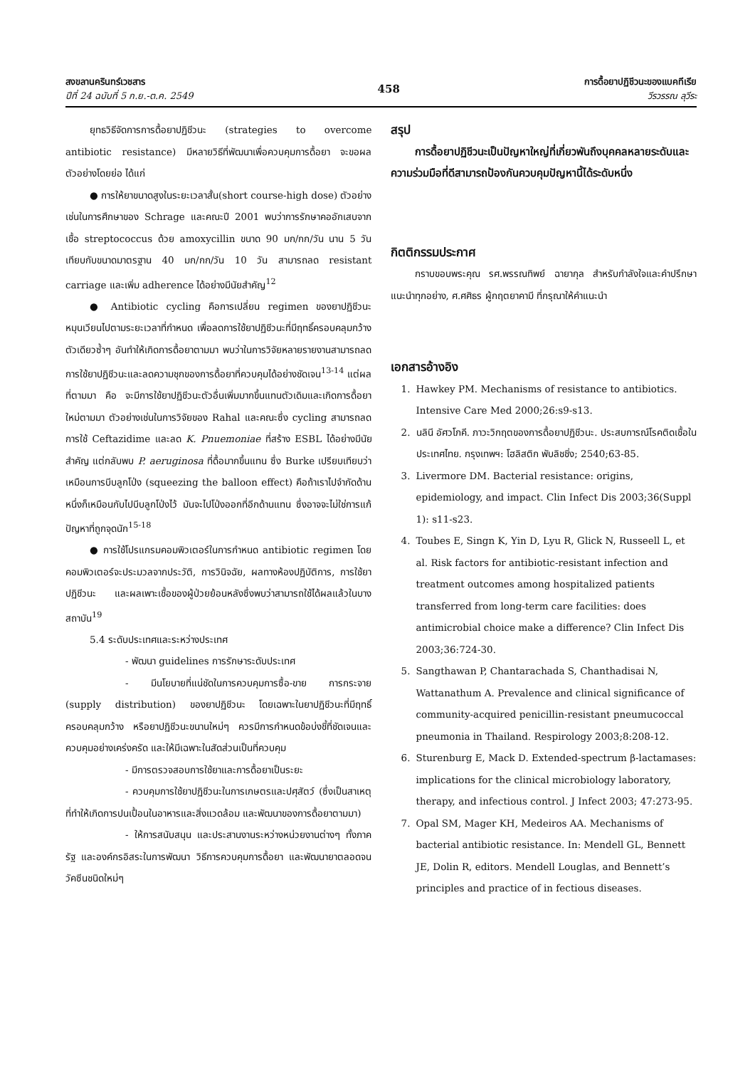สงขลานครินทร์เวชสาร
ปีที่ 24 ฉบับที่ 5 ก.ย.-ต.ค. 2549
458
การดื้อยาปฏิชีวนะของแบคทีเรีย
วีรวรรณ ลุวีระ
ยุทธวิธีจัดการการดื้อยาปฏิชีวนะ (strategies to overcome antibiotic resistance) มีหลายวิธีที่พัฒนาเพื่อควบคุมการดื้อยา จะขอผลตัวอย่างโดยย่อ ได้แก่
● การให้ยาขนาดสูงในระยะเวลาสั้น(short course-high dose) ตัวอย่าง เช่นในการศึกษาของ Schrage และคณะปี 2001 พบว่าการรักษาคออักเสบจากเชื้อ streptococcus ด้วย amoxycillin ขนาด 90 มก/กก/วัน นาน 5 วัน เทียบกับขนาดมาตรฐาน 40 มก/กก/วัน 10 วัน สามารถลด resistant carriage และเพิ่ม adherence ได้อย่างมีนัยสำคัญ<sup>12</sup>
● Antibiotic cycling คือการเปลี่ยน regimen ของยาปฏิชีวนะหมุนเวียนไปตามระยะเวลาที่กำหนด เพื่อลดการใช้ยาปฏิชีวนะที่มีฤทธิ์ครอบคลุมกว้างตัวเดียวซ้ำๆ อันทำให้เกิดการดื้อยาตามมา พบว่าในการวิจัยหลายรายงานสามารถลดการใช้ยาปฏิชีวนะและลดความชุกของการดื้อยาที่ควบคุมได้อย่างชัดเจน<sup>13-14</sup> แต่ผลที่ตามมา คือ จะมีการใช้ยาปฏิชีวนะตัวอื่นเพิ่มมากขึ้นแทนตัวเดิมและเกิดการดื้อยาใหม่ตามมา ตัวอย่างเช่นในการวิจัยของ Rahal และคณะซึ่ง cycling สามารถลดการใช้ Ceftazidime และลด K. Pnuemoniae ที่สร้าง ESBL ได้อย่างมีนัยสำคัญ แต่กลับพบ P. aeruginosa ที่ดื้อมากขึ้นแทน ซึ่ง Burke เปรียบเทียบว่าเหมือนการบีบลูกโป่ง (squeezing the balloon effect) คือถ้าเราไปจำกัดด้านหนึ่งก็เหมือนกับไปบีบลูกโป่งไว้ มันจะไปโป่งออกที่อีกด้านแทน ซึ่งอาจจะไม่ใช่การแก้ปัญหาที่ถูกจุดนัก<sup>15-18</sup>
● การใช้โปรแกรมคอมพิวเตอร์ในการกำหนด antibiotic regimen โดยคอมพิวเตอร์จะประมวลจากประวัติ, การวินิจฉัย, ผลทางห้องปฏิบัติการ, การใช้ยาปฏิชีวนะ และผลเพาะเชื้อของผู้ป่วยย้อนหลังซึ่งพบว่าสามารถใช้ได้ผลแล้วในบางสถาบัน<sup>19</sup>
5.4 ระดับประเทศและระหว่างประเทศ
- พัฒนา guidelines การรักษาระดับประเทศ
- มีนโยบายที่แน่ชัดในการควบคุมการซื้อ-ขาย การกระจาย (supply distribution) ของยาปฏิชีวนะ โดยเฉพาะในยาปฏิชีวนะที่มีฤทธิ์ครอบคลุมกว้าง หรือยาปฏิชีวนะขนานใหม่ๆ ควรมีการกำหนดข้อบ่งชี้ที่ชัดเจนและควบคุมอย่างเคร่งครัด และให้มีเฉพาะในสัดส่วนเป็นที่ควบคุม
- มีการตรวจสอบการใช้ยาและการดื้อยาเป็นระยะ
- ควบคุมการใช้ยาปฏิชีวนะในการเกษตรและปศุสัตว์ (ซึ่งเป็นสาเหตุที่ทำให้เกิดการปนเปื้อนในอาหารและสิ่งแวดล้อม และพัฒนาของการดื้อยาตามมา)
- ให้การสนับสนุน และประสานงานระหว่างหน่วยงานต่างๆ ทั้งภาครัฐ และองค์กรอิสระในการพัฒนา วิธีการควบคุมการดื้อยา และพัฒนายาตลอดจนวัคซีนชนิดใหม่ๆ
สรุป
การดื้อยาปฏิชีวนะเป็นปัญหาใหญ่ที่เกี่ยวพันถึงบุคคลหลายระดับและความร่วมมือที่ดีสามารถป้องกันควบคุมปัญหานี้ได้ระดับหนึ่ง
กิตติกรรมประกาศ
กราบขอบพระคุณ รศ.พรรณทิพย์ ฉายากุล สำหรับกำลังใจและคำปรึกษาแนะนำทุกอย่าง, ศ.ศศิธร ผู้กฤตยาคามี ที่กรุณาให้คำแนะนำ
เอกสารอ้างอิง
1. Hawkey PM. Mechanisms of resistance to antibiotics. Intensive Care Med 2000;26:s9-s13.
2. นลินี อัศวโภคี. ภาวะวิกฤตของการดื้อยาปฏิชีวนะ. ประสบการณ์โรคติดเชื้อในประเทศไทย. กรุงเทพฯ: โฮลิสติก พับลิชชิ่ง; 2540;63-85.
3. Livermore DM. Bacterial resistance: origins, epidemiology, and impact. Clin Infect Dis 2003;36(Suppl 1): s11-s23.
4. Toubes E, Singn K, Yin D, Lyu R, Glick N, Russeell L, et al. Risk factors for antibiotic-resistant infection and treatment outcomes among hospitalized patients transferred from long-term care facilities: does antimicrobial choice make a difference? Clin Infect Dis 2003;36:724-30.
5. Sangthawan P, Chantarachada S, Chanthadisai N, Wattanathum A. Prevalence and clinical significance of community-acquired penicillin-resistant pneumucoccal pneumonia in Thailand. Respirology 2003;8:208-12.
6. Sturenburg E, Mack D. Extended-spectrum β-lactamases: implications for the clinical microbiology laboratory, therapy, and infectious control. J Infect 2003; 47:273-95.
7. Opal SM, Mager KH, Medeiros AA. Mechanisms of bacterial antibiotic resistance. In: Mendell GL, Bennett JE, Dolin R, editors. Mendell Louglas, and Bennett’s principles and practice of in fectious diseases.